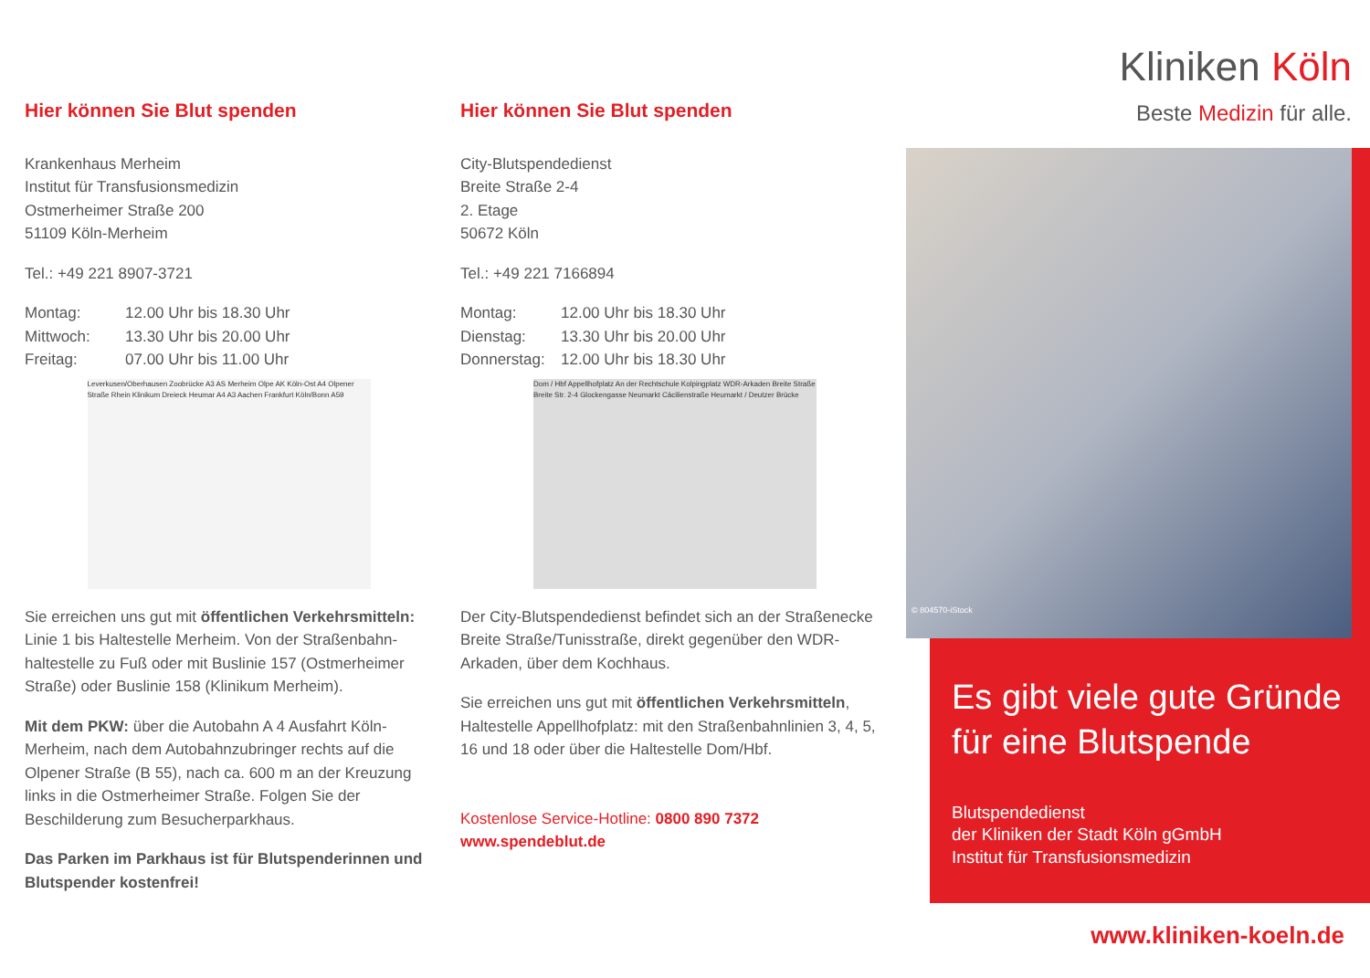Hier können Sie Blut spenden
Krankenhaus Merheim
Institut für Transfusionsmedizin
Ostmerheimer Straße 200
51109 Köln-Merheim
Tel.: +49 221 8907-3721
Montag: 12.00 Uhr bis 18.30 Uhr Mittwoch: 13.30 Uhr bis 20.00 Uhr Freitag: 07.00 Uhr bis 11.00 Uhr
Leverkusen/Oberhausen Zoobrücke A3 AS Merheim Olpe AK Köln-Ost A4 Olpener Straße Rhein Klinikum Dreieck Heumar A4 A3 Aachen Frankfurt Köln/Bonn A59
Sie erreichen uns gut mit öffentlichen Verkehrsmitteln: Linie 1 bis Haltestelle Merheim. Von der Straßenbahn­haltestelle zu Fuß oder mit Buslinie 157 (Ostmerheimer Straße) oder Buslinie 158 (Klinikum Merheim).
Mit dem PKW: über die Autobahn A 4 Ausfahrt Köln-Merheim, nach dem Autobahnzubringer rechts auf die Olpener Straße (B 55), nach ca. 600 m an der Kreuzung links in die Ostmerheimer Straße. Folgen Sie der Beschilderung zum Besucherparkhaus.
Das Parken im Parkhaus ist für Blutspenderinnen und Blutspender kostenfrei!
Hier können Sie Blut spenden
City-Blutspendedienst
Breite Straße 2-4
2. Etage
50672 Köln
Tel.: +49 221 7166894
Montag: 12.00 Uhr bis 18.30 Uhr Dienstag: 13.30 Uhr bis 20.00 Uhr Donnerstag: 12.00 Uhr bis 18.30 Uhr
Dom / Hbf Appellhofplatz An der Rechtschule Kolping­platz WDR-Arkaden Breite Straße Breite Str. 2-4 Glockengasse Neumarkt Cäcilienstraße Heumarkt / Deutzer Brücke
Der City-Blutspendedienst befindet sich an der Straßen­ecke Breite Straße/Tunisstraße, direkt gegenüber den WDR-Arkaden, über dem Kochhaus.
Sie erreichen uns gut mit öffentlichen Verkehrsmitteln, Haltestelle Appellhofplatz: mit den Straßenbahnlinien 3, 4, 5, 16 und 18 oder über die Haltestelle Dom/Hbf.
Kostenlose Service-Hotline: 0800 890 7372
www.spendeblut.de
Kliniken Köln
Beste Medizin für alle.
© 804570-iStock
Es gibt viele gute Gründe für eine Blutspende
Blutspendedienst
der Kliniken der Stadt Köln gGmbH
Institut für Transfusionsmedizin
www.kliniken-koeln.de